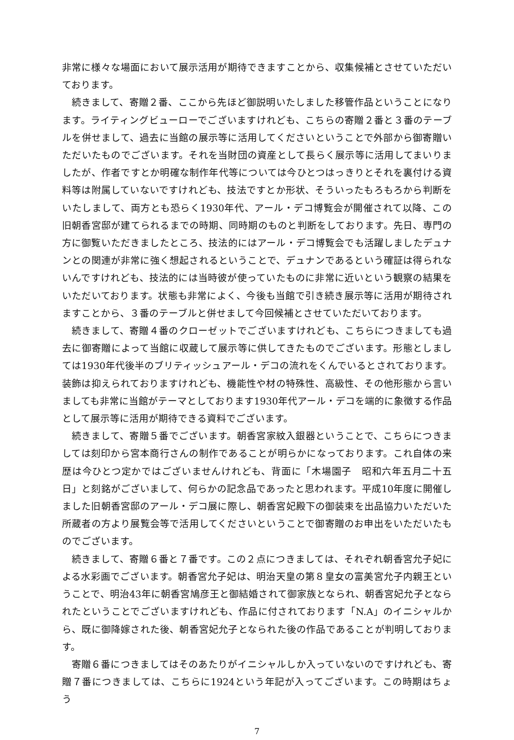非常に様々な場面において展示活用が期待できますことから、収集候補とさせていただいております。
続きまして、寄贈２番、ここから先ほど御説明いたしました移管作品ということになります。ライティングビューローでございますけれども、こちらの寄贈２番と３番のテーブルを併せまして、過去に当館の展示等に活用してくださいということで外部から御寄贈いただいたものでございます。それを当財団の資産として長らく展示等に活用してまいりましたが、作者ですとか明確な制作年代等については今ひとつはっきりとそれを裏付ける資料等は附属していないですけれども、技法ですとか形状、そういったもろもろから判断をいたしまして、両方とも恐らく1930年代、アール・デコ博覧会が開催されて以降、この旧朝香宮邸が建てられるまでの時期、同時期のものと判断をしております。先日、専門の方に御覧いただきましたところ、技法的にはアール・デコ博覧会でも活躍しましたデュナンとの関連が非常に強く想起されるということで、デュナンであるという確証は得られないんですけれども、技法的には当時彼が使っていたものに非常に近いという観察の結果をいただいております。状態も非常によく、今後も当館で引き続き展示等に活用が期待されますことから、３番のテーブルと併せまして今回候補とさせていただいております。
続きまして、寄贈４番のクローゼットでございますけれども、こちらにつきましても過去に御寄贈によって当館に収蔵して展示等に供してきたものでございます。形態としましては1930年代後半のブリティッシュアール・デコの流れをくんでいるとされております。装飾は抑えられておりますけれども、機能性や材の特殊性、高級性、その他形態から言いましても非常に当館がテーマとしております1930年代アール・デコを端的に象徴する作品として展示等に活用が期待できる資料でございます。
続きまして、寄贈５番でございます。朝香宮家紋入銀器ということで、こちらにつきましては刻印から宮本商行さんの制作であることが明らかになっております。これ自体の来歴は今ひとつ定かではございませんけれども、背面に「木場園子　昭和六年五月二十五日」と刻銘がございまして、何らかの記念品であったと思われます。平成10年度に開催しました旧朝香宮邸のアール・デコ展に際し、朝香宮妃殿下の御装束を出品協力いただいた所蔵者の方より展覧会等で活用してくださいということで御寄贈のお申出をいただいたものでございます。
続きまして、寄贈６番と７番です。この２点につきましては、それぞれ朝香宮允子妃による水彩画でございます。朝香宮允子妃は、明治天皇の第８皇女の富美宮允子内親王ということで、明治43年に朝香宮鳩彦王と御結婚されて御家族となられ、朝香宮妃允子となられたということでございますけれども、作品に付されております「N.A」のイニシャルから、既に御降嫁された後、朝香宮妃允子となられた後の作品であることが判明しております。
寄贈６番につきましてはそのあたりがイニシャルしか入っていないのですけれども、寄贈７番につきましては、こちらに1924という年記が入ってございます。この時期はちょう
7